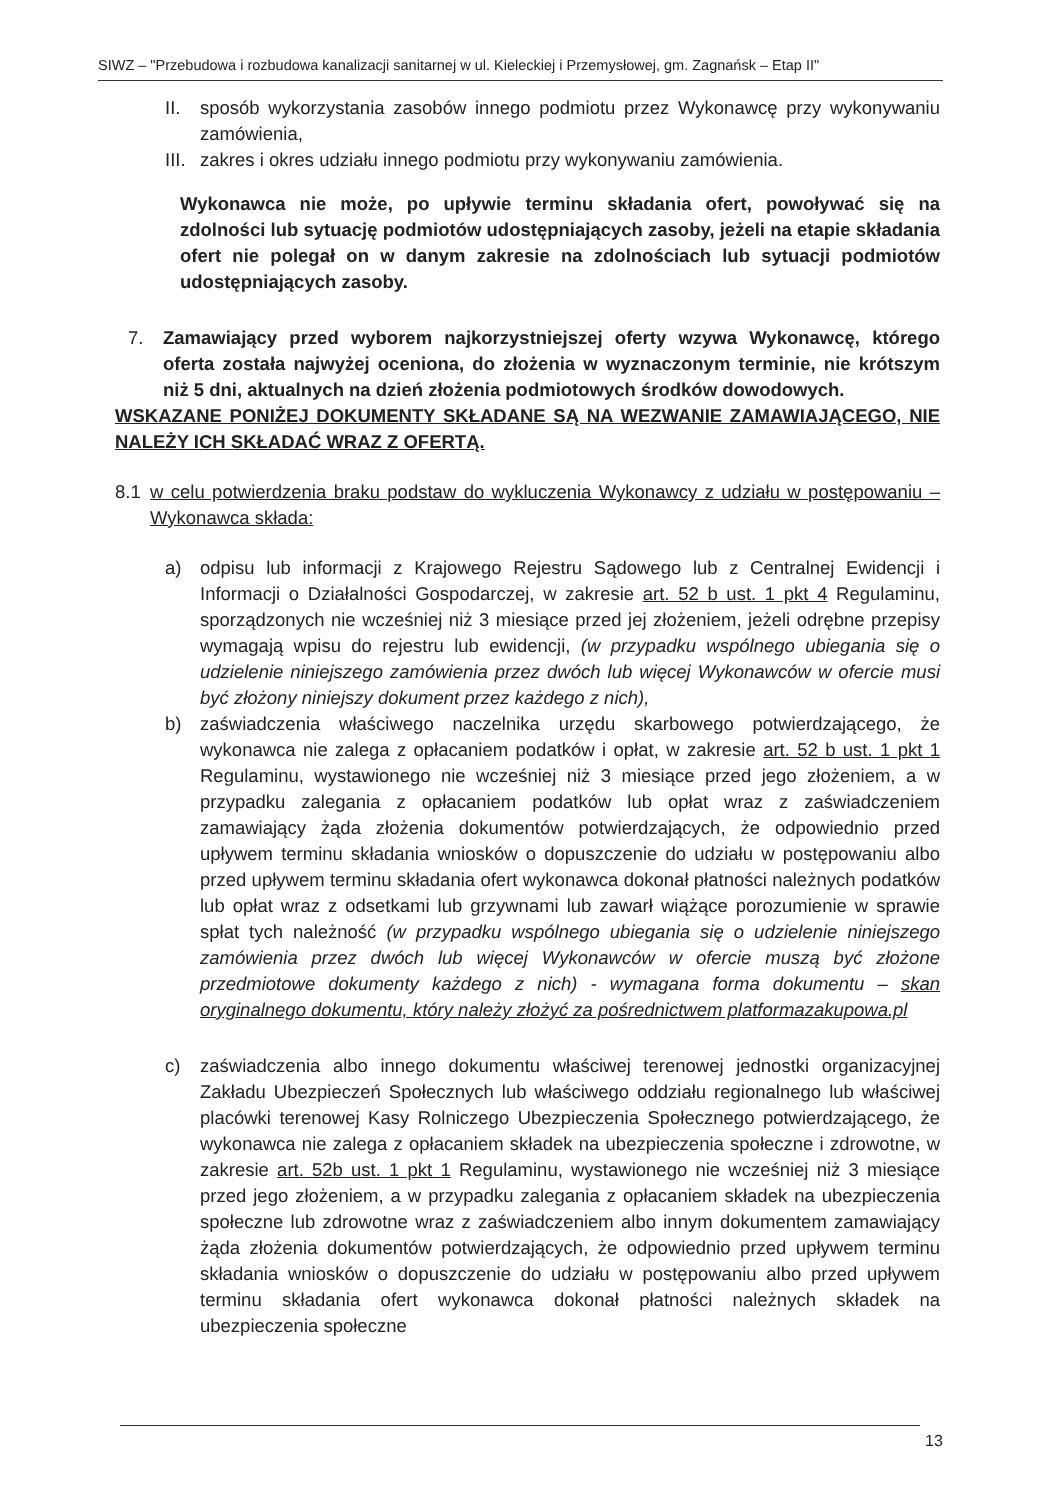SIWZ – "Przebudowa i rozbudowa kanalizacji sanitarnej w ul. Kieleckiej i Przemysłowej, gm. Zagnańsk – Etap II"
II. sposób wykorzystania zasobów innego podmiotu przez Wykonawcę przy wykonywaniu zamówienia,
III. zakres i okres udziału innego podmiotu przy wykonywaniu zamówienia.
Wykonawca nie może, po upływie terminu składania ofert, powoływać się na zdolności lub sytuację podmiotów udostępniających zasoby, jeżeli na etapie składania ofert nie polegał on w danym zakresie na zdolnościach lub sytuacji podmiotów udostępniających zasoby.
7. Zamawiający przed wyborem najkorzystniejszej oferty wzywa Wykonawcę, którego oferta została najwyżej oceniona, do złożenia w wyznaczonym terminie, nie krótszym niż 5 dni, aktualnych na dzień złożenia podmiotowych środków dowodowych.
WSKAZANE PONIŻEJ DOKUMENTY SKŁADANE SĄ NA WEZWANIE ZAMAWIAJĄCEGO, NIE NALEŻY ICH SKŁADAĆ WRAZ Z OFERTĄ.
8.1 w celu potwierdzenia braku podstaw do wykluczenia Wykonawcy z udziału w postępowaniu – Wykonawca składa:
a) odpisu lub informacji z Krajowego Rejestru Sądowego lub z Centralnej Ewidencji i Informacji o Działalności Gospodarczej, w zakresie art. 52 b ust. 1 pkt 4 Regulaminu, sporządzonych nie wcześniej niż 3 miesiące przed jej złożeniem, jeżeli odrębne przepisy wymagają wpisu do rejestru lub ewidencji, (w przypadku wspólnego ubiegania się o udzielenie niniejszego zamówienia przez dwóch lub więcej Wykonawców w ofercie musi być złożony niniejszy dokument przez każdego z nich),
b) zaświadczenia właściwego naczelnika urzędu skarbowego potwierdzającego, że wykonawca nie zalega z opłacaniem podatków i opłat, w zakresie art. 52 b ust. 1 pkt 1 Regulaminu, wystawionego nie wcześniej niż 3 miesiące przed jego złożeniem, a w przypadku zalegania z opłacaniem podatków lub opłat wraz z zaświadczeniem zamawiający żąda złożenia dokumentów potwierdzających, że odpowiednio przed upływem terminu składania wniosków o dopuszczenie do udziału w postępowaniu albo przed upływem terminu składania ofert wykonawca dokonał płatności należnych podatków lub opłat wraz z odsetkami lub grzywnami lub zawarł wiążące porozumienie w sprawie spłat tych należność (w przypadku wspólnego ubiegania się o udzielenie niniejszego zamówienia przez dwóch lub więcej Wykonawców w ofercie muszą być złożone przedmiotowe dokumenty każdego z nich) - wymagana forma dokumentu – skan oryginalnego dokumentu, który należy złożyć za pośrednictwem platformazakupowa.pl
c) zaświadczenia albo innego dokumentu właściwej terenowej jednostki organizacyjnej Zakładu Ubezpieczeń Społecznych lub właściwego oddziału regionalnego lub właściwej placówki terenowej Kasy Rolniczego Ubezpieczenia Społecznego potwierdzającego, że wykonawca nie zalega z opłacaniem składek na ubezpieczenia społeczne i zdrowotne, w zakresie art. 52b ust. 1 pkt 1 Regulaminu, wystawionego nie wcześniej niż 3 miesiące przed jego złożeniem, a w przypadku zalegania z opłacaniem składek na ubezpieczenia społeczne lub zdrowotne wraz z zaświadczeniem albo innym dokumentem zamawiający żąda złożenia dokumentów potwierdzających, że odpowiednio przed upływem terminu składania wniosków o dopuszczenie do udziału w postępowaniu albo przed upływem terminu składania ofert wykonawca dokonał płatności należnych składek na ubezpieczenia społeczne
13